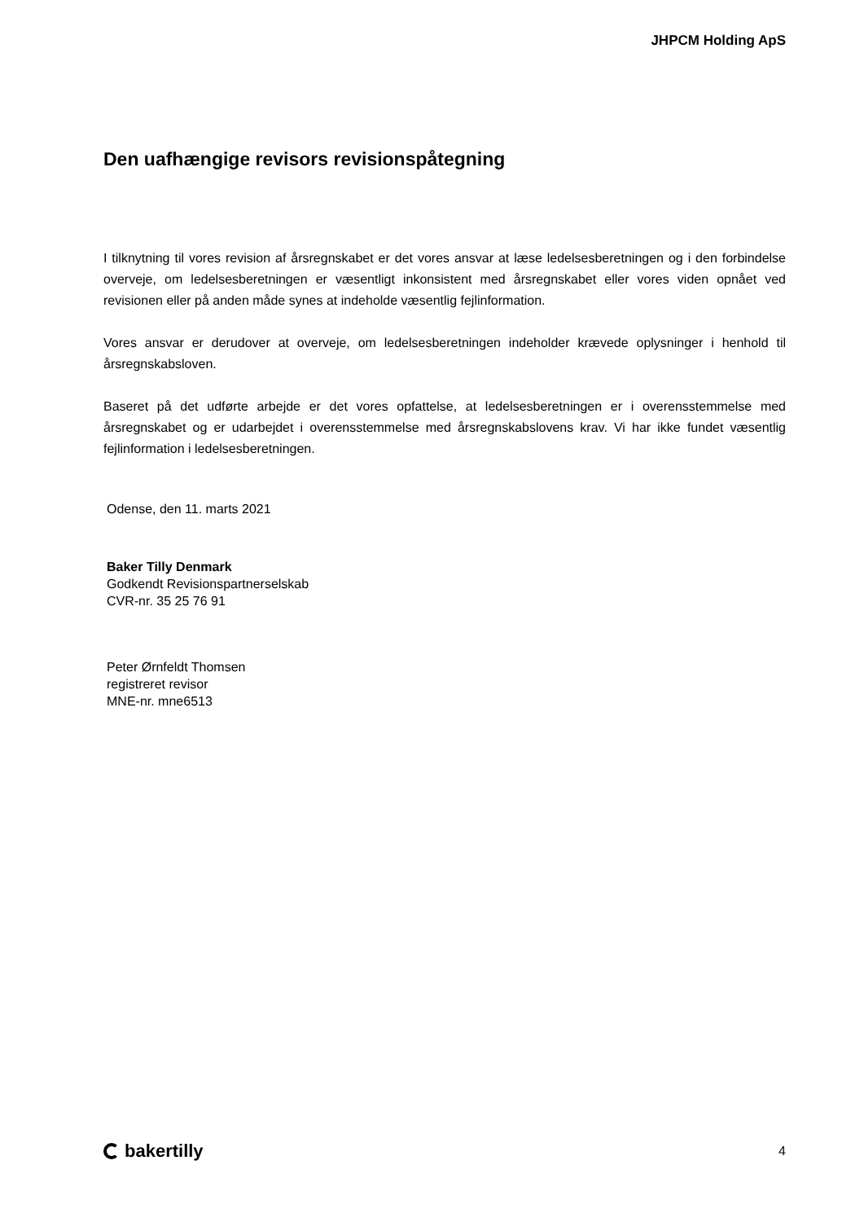JHPCM Holding ApS
Den uafhængige revisors revisionspåtegning
I tilknytning til vores revision af årsregnskabet er det vores ansvar at læse ledelsesberetningen og i den forbindelse overveje, om ledelsesberetningen er væsentligt inkonsistent med årsregnskabet eller vores viden opnået ved revisionen eller på anden måde synes at indeholde væsentlig fejlinformation.
Vores ansvar er derudover at overveje, om ledelsesberetningen indeholder krævede oplysninger i henhold til årsregnskabsloven.
Baseret på det udførte arbejde er det vores opfattelse, at ledelsesberetningen er i overensstemmelse med årsregnskabet og er udarbejdet i overensstemmelse med årsregnskabslovens krav. Vi har ikke fundet væsentlig fejlinformation i ledelsesberetningen.
Odense, den 11. marts 2021
Baker Tilly Denmark
Godkendt Revisionspartnerselskab
CVR-nr. 35 25 76 91
Peter Ørnfeldt Thomsen
registreret revisor
MNE-nr. mne6513
bakertilly
4